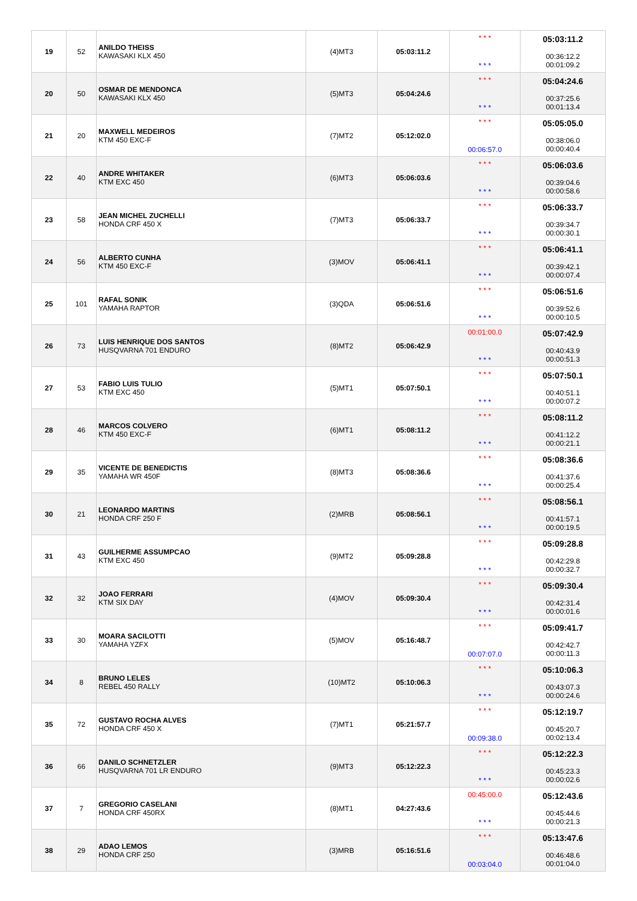| 19 | 52 | ANILDO THEISS KAWASAKI KLX 450 | (4)MT3 | 05:03:11.2 | * * * * * * | 05:03:11.2 00:36:12.2 00:01:09.2 |
| 20 | 50 | OSMAR DE MENDONCA KAWASAKI KLX 450 | (5)MT3 | 05:04:24.6 | * * * * * * | 05:04:24.6 00:37:25.6 00:01:13.4 |
| 21 | 20 | MAXWELL MEDEIROS KTM 450 EXC-F | (7)MT2 | 05:12:02.0 | * * * 00:06:57.0 | 05:05:05.0 00:38:06.0 00:00:40.4 |
| 22 | 40 | ANDRE WHITAKER KTM EXC 450 | (6)MT3 | 05:06:03.6 | * * * * * * | 05:06:03.6 00:39:04.6 00:00:58.6 |
| 23 | 58 | JEAN MICHEL ZUCHELLI HONDA CRF 450 X | (7)MT3 | 05:06:33.7 | * * * * * * | 05:06:33.7 00:39:34.7 00:00:30.1 |
| 24 | 56 | ALBERTO CUNHA KTM 450 EXC-F | (3)MOV | 05:06:41.1 | * * * * * * | 05:06:41.1 00:39:42.1 00:00:07.4 |
| 25 | 101 | RAFAL SONIK YAMAHA RAPTOR | (3)QDA | 05:06:51.6 | * * * * * * | 05:06:51.6 00:39:52.6 00:00:10.5 |
| 26 | 73 | LUIS HENRIQUE DOS SANTOS HUSQVARNA 701 ENDURO | (8)MT2 | 05:06:42.9 | 00:01:00.0 * * * | 05:07:42.9 00:40:43.9 00:00:51.3 |
| 27 | 53 | FABIO LUIS TULIO KTM EXC 450 | (5)MT1 | 05:07:50.1 | * * * * * * | 05:07:50.1 00:40:51.1 00:00:07.2 |
| 28 | 46 | MARCOS COLVERO KTM 450 EXC-F | (6)MT1 | 05:08:11.2 | * * * * * * | 05:08:11.2 00:41:12.2 00:00:21.1 |
| 29 | 35 | VICENTE DE BENEDICTIS YAMAHA WR 450F | (8)MT3 | 05:08:36.6 | * * * * * * | 05:08:36.6 00:41:37.6 00:00:25.4 |
| 30 | 21 | LEONARDO MARTINS HONDA CRF 250 F | (2)MRB | 05:08:56.1 | * * * * * * | 05:08:56.1 00:41:57.1 00:00:19.5 |
| 31 | 43 | GUILHERME ASSUMPCAO KTM EXC 450 | (9)MT2 | 05:09:28.8 | * * * * * * | 05:09:28.8 00:42:29.8 00:00:32.7 |
| 32 | 32 | JOAO FERRARI KTM SIX DAY | (4)MOV | 05:09:30.4 | * * * * * * | 05:09:30.4 00:42:31.4 00:00:01.6 |
| 33 | 30 | MOARA SACILOTTI YAMAHA YZFX | (5)MOV | 05:16:48.7 | * * * 00:07:07.0 | 05:09:41.7 00:42:42.7 00:00:11.3 |
| 34 | 8 | BRUNO LELES REBEL 450 RALLY | (10)MT2 | 05:10:06.3 | * * * * * * | 05:10:06.3 00:43:07.3 00:00:24.6 |
| 35 | 72 | GUSTAVO ROCHA ALVES HONDA CRF 450 X | (7)MT1 | 05:21:57.7 | * * * 00:09:38.0 | 05:12:19.7 00:45:20.7 00:02:13.4 |
| 36 | 66 | DANILO SCHNETZLER HUSQVARNA 701 LR ENDURO | (9)MT3 | 05:12:22.3 | * * * * * * | 05:12:22.3 00:45:23.3 00:00:02.6 |
| 37 | 7 | GREGORIO CASELANI HONDA CRF 450RX | (8)MT1 | 04:27:43.6 | 00:45:00.0 * * * | 05:12:43.6 00:45:44.6 00:00:21.3 |
| 38 | 29 | ADAO LEMOS HONDA CRF 250 | (3)MRB | 05:16:51.6 | * * * 00:03:04.0 | 05:13:47.6 00:46:48.6 00:01:04.0 |